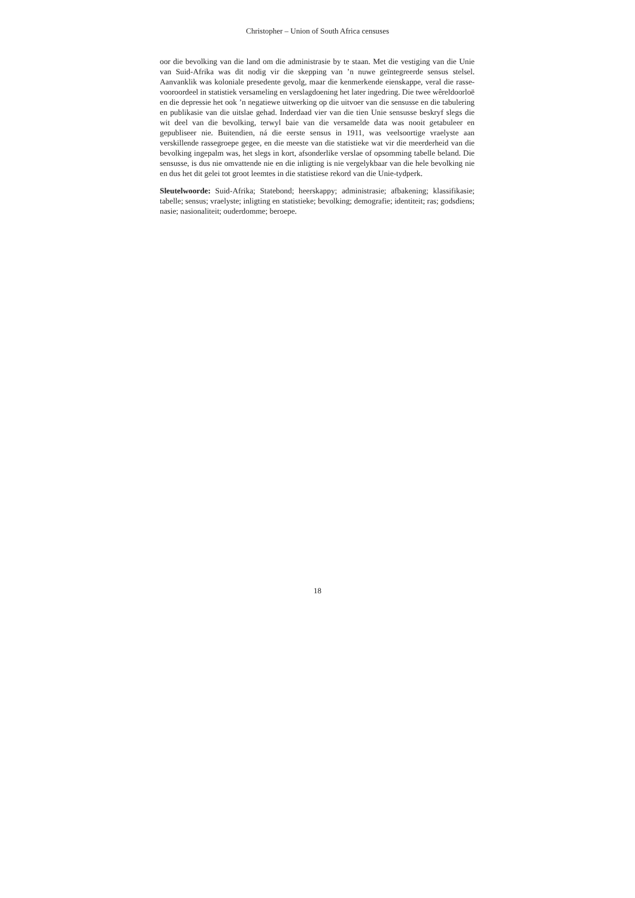Christopher – Union of South Africa censuses
oor die bevolking van die land om die administrasie by te staan. Met die vestiging van die Unie van Suid-Afrika was dit nodig vir die skepping van ’n nuwe geïntegreerde sensus stelsel. Aanvanklik was koloniale presedente gevolg, maar die kenmerkende eienskappe, veral die rasse-vooroordeel in statistiek versameling en verslagdoening het later ingedring. Die twee wêreldoorloë en die depressie het ook ’n negatiewe uitwerking op die uitvoer van die sensusse en die tabulering en publikasie van die uitslae gehad. Inderdaad vier van die tien Unie sensusse beskryf slegs die wit deel van die bevolking, terwyl baie van die versamelde data was nooit getabuleer en gepubliseer nie. Buitendien, ná die eerste sensus in 1911, was veelsoortige vraelyste aan verskillende rassegroepe gegee, en die meeste van die statistieke wat vir die meerderheid van die bevolking ingepalm was, het slegs in kort, afsonderlike verslae of opsomming tabelle beland. Die sensusse, is dus nie omvattende nie en die inligting is nie vergelykbaar van die hele bevolking nie en dus het dit gelei tot groot leemtes in die statistiese rekord van die Unie-tydperk.
Sleutelwoorde: Suid-Afrika; Statebond; heerskappy; administrasie; afbakening; klassifikasie; tabelle; sensus; vraelyste; inligting en statistieke; bevolking; demografie; identiteit; ras; godsdiens; nasie; nasionaliteit; ouderdomme; beroepe.
18